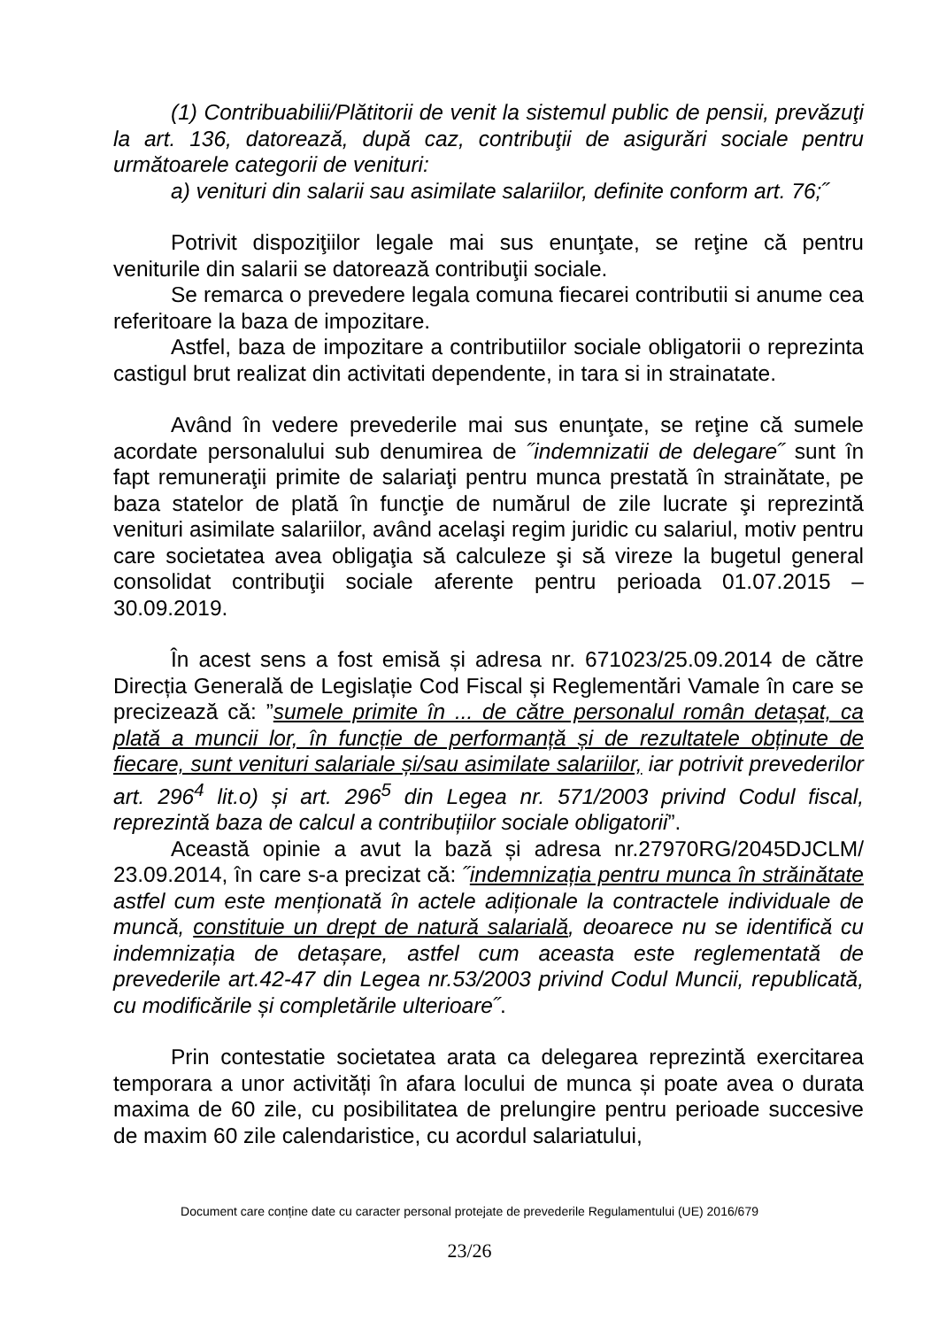(1) Contribuabilii/Plătitorii de venit la sistemul public de pensii, prevăzuţi la art. 136, datorează, după caz, contribuţii de asigurări sociale pentru următoarele categorii de venituri:
a) venituri din salarii sau asimilate salariilor, definite conform art. 76;˝
Potrivit dispoziţiilor legale mai sus enunţate, se reţine că pentru veniturile din salarii se datorează contribuţii sociale.
Se remarca o prevedere legala comuna fiecarei contributii si anume cea referitoare la baza de impozitare.
Astfel, baza de impozitare a contributiilor sociale obligatorii o reprezinta castigul brut realizat din activitati dependente, in tara si in strainatate.
Având în vedere prevederile mai sus enunţate, se reţine că sumele acordate personalului sub denumirea de ˝indemnizatii de delegare˝ sunt în fapt remuneraţii primite de salariaţi pentru munca prestată în strainătate, pe baza statelor de plată în funcţie de numărul de zile lucrate şi reprezintă venituri asimilate salariilor, având acelaşi regim juridic cu salariul, motiv pentru care societatea avea obligaţia să calculeze şi să vireze la bugetul general consolidat contribuţii sociale aferente pentru perioada 01.07.2015 – 30.09.2019.
În acest sens a fost emisă și adresa nr. 671023/25.09.2014 de către Direcția Generală de Legislație Cod Fiscal și Reglementări Vamale în care se precizează că: ”sumele primite în ... de către personalul român detașat, ca plată a muncii lor, în funcție de performanță și de rezultatele obținute de fiecare, sunt venituri salariale și/sau asimilate salariilor, iar potrivit prevederilor art. 296<sup>4</sup> lit.o) și art. 296<sup>5</sup> din Legea nr. 571/2003 privind Codul fiscal, reprezintă baza de calcul a contribuțiilor sociale obligatorii”.
Această opinie a avut la bază și adresa nr.27970RG/2045DJCLM/ 23.09.2014, în care s-a precizat că: ˝indemnizația pentru munca în străinătate astfel cum este menționată în actele adiționale la contractele individuale de muncă, constituie un drept de natură salarială, deoarece nu se identifică cu indemnizația de detașare, astfel cum aceasta este reglementată de prevederile art.42-47 din Legea nr.53/2003 privind Codul Muncii, republicată, cu modificările și completările ulterioare˝.
Prin contestatie societatea arata ca delegarea reprezintă exercitarea temporara a unor activități în afara locului de munca și poate avea o durata maxima de 60 zile, cu posibilitatea de prelungire pentru perioade succesive de maxim 60 zile calendaristice, cu acordul salariatului,
Document care conține date cu caracter personal protejate de prevederile Regulamentului (UE) 2016/679
23/26